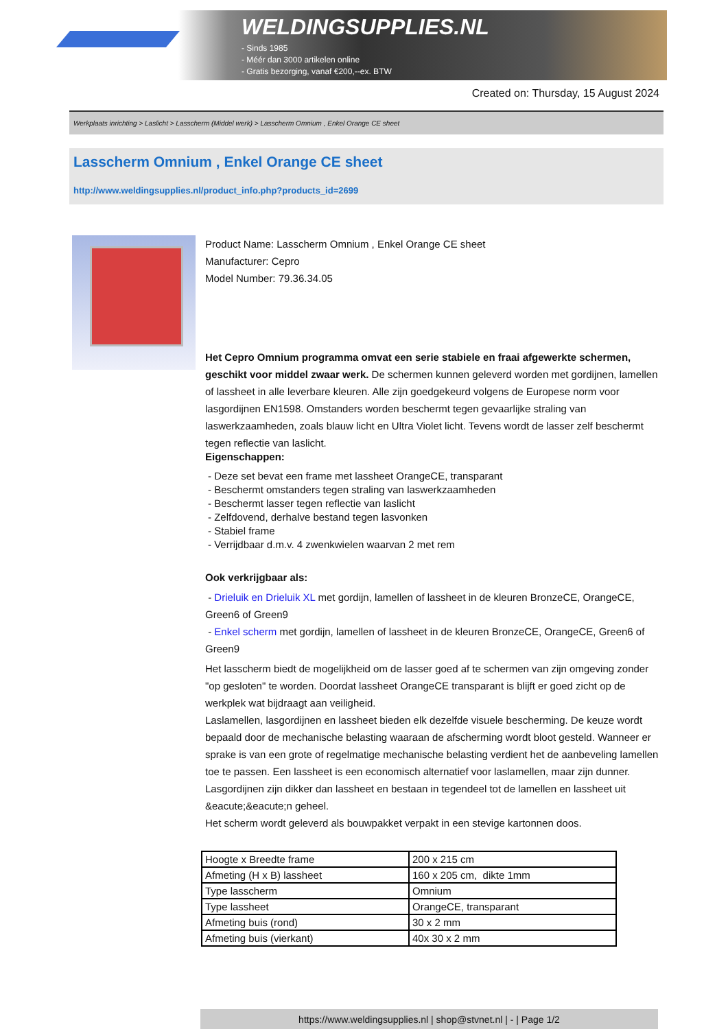WELDINGSUPPLIES.NL
- Sinds 1985
- Méér dan 3000 artikelen online
- Gratis bezorging, vanaf €200,--ex. BTW
Created on: Thursday, 15 August 2024
Werkplaats inrichting > Laslicht > Lasscherm (Middel werk) > Lasscherm Omnium , Enkel Orange CE sheet
Lasscherm Omnium , Enkel Orange CE sheet
http://www.weldingsupplies.nl/product_info.php?products_id=2699
Product Name: Lasscherm Omnium , Enkel Orange CE sheet
Manufacturer: Cepro
Model Number: 79.36.34.05
Het Cepro Omnium programma omvat een serie stabiele en fraai afgewerkte schermen, geschikt voor middel zwaar werk. De schermen kunnen geleverd worden met gordijnen, lamellen of lassheet in alle leverbare kleuren. Alle zijn goedgekeurd volgens de Europese norm voor lasgordijnen EN1598. Omstanders worden beschermt tegen gevaarlijke straling van laswerkzaamheden, zoals blauw licht en Ultra Violet licht. Tevens wordt de lasser zelf beschermt tegen reflectie van laslicht.
Eigenschappen:
- Deze set bevat een frame met lassheet OrangeCE, transparant
- Beschermt omstanders tegen straling van laswerkzaamheden
- Beschermt lasser tegen reflectie van laslicht
- Zelfdovend, derhalve bestand tegen lasvonken
- Stabiel frame
- Verrijdbaar d.m.v. 4 zwenkwielen waarvan 2 met rem
Ook verkrijgbaar als:
- Drieluik en Drieluik XL met gordijn, lamellen of lassheet in de kleuren BronzeCE, OrangeCE, Green6 of Green9
- Enkel scherm met gordijn, lamellen of lassheet in de kleuren BronzeCE, OrangeCE, Green6 of Green9
Het lasscherm biedt de mogelijkheid om de lasser goed af te schermen van zijn omgeving zonder "op gesloten" te worden. Doordat lassheet OrangeCE transparant is blijft er goed zicht op de werkplek wat bijdraagt aan veiligheid.
Laslamellen, lasgordijnen en lassheet bieden elk dezelfde visuele bescherming. De keuze wordt bepaald door de mechanische belasting waaraan de afscherming wordt bloot gesteld. Wanneer er sprake is van een grote of regelmatige mechanische belasting verdient het de aanbeveling lamellen toe te passen. Een lassheet is een economisch alternatief voor laslamellen, maar zijn dunner. Lasgordijnen zijn dikker dan lassheet en bestaan in tegendeel tot de lamellen en lassheet uit &eacute;&eacute;n geheel.
Het scherm wordt geleverd als bouwpakket verpakt in een stevige kartonnen doos.
| Hoogte x Breedte frame | 200 x 215 cm |
| Afmeting (H x B) lassheet | 160 x 205 cm, dikte 1mm |
| Type lasscherm | Omnium |
| Type lassheet | OrangeCE, transparant |
| Afmeting buis (rond) | 30 x 2 mm |
| Afmeting buis (vierkant) | 40x 30 x 2 mm |
https://www.weldingsupplies.nl | shop@stvnet.nl | - | Page 1/2